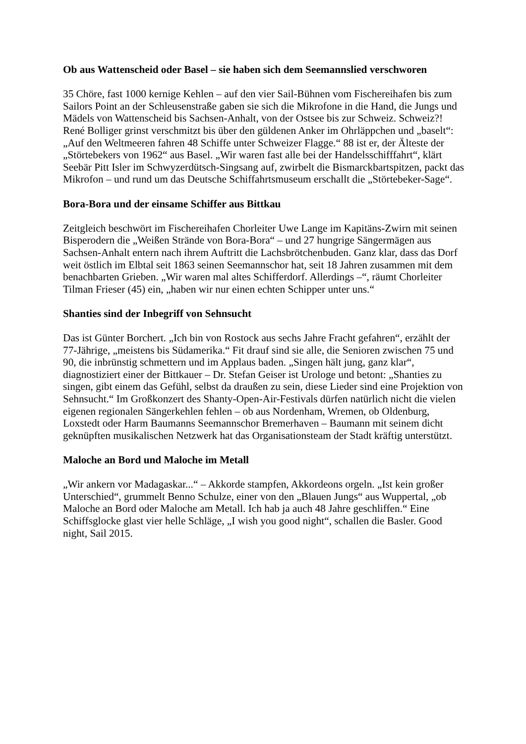Ob aus Wattenscheid oder Basel – sie haben sich dem Seemannslied verschworen
35 Chöre, fast 1000 kernige Kehlen – auf den vier Sail-Bühnen vom Fischereihafen bis zum Sailors Point an der Schleusenstraße gaben sie sich die Mikrofone in die Hand, die Jungs und Mädels von Wattenscheid bis Sachsen-Anhalt, von der Ostsee bis zur Schweiz. Schweiz?! René Bolliger grinst verschmitzt bis über den güldenen Anker im Ohrläppchen und „baselt“: „Auf den Weltmeeren fahren 48 Schiffe unter Schweizer Flagge.“ 88 ist er, der Älteste der „Störtebekers von 1962“ aus Basel. „Wir waren fast alle bei der Handelsschifffahrt“, klärt Seebär Pitt Isler im Schwyzerdütsch-Singsang auf, zwirbelt die Bismarckbartspitzen, packt das Mikrofon – und rund um das Deutsche Schiffahrtsmuseum erschallt die „Störtebeker-Sage“.
Bora-Bora und der einsame Schiffer aus Bittkau
Zeitgleich beschwört im Fischereihafen Chorleiter Uwe Lange im Kapitäns-Zwirn mit seinen Bisperodern die „Weißen Strände von Bora-Bora“ – und 27 hungrige Sängermägen aus Sachsen-Anhalt entern nach ihrem Auftritt die Lachsbrötchenbuden. Ganz klar, dass das Dorf weit östlich im Elbtal seit 1863 seinen Seemannschor hat, seit 18 Jahren zusammen mit dem benachbarten Grieben. „Wir waren mal altes Schifferdorf. Allerdings –“, räumt Chorleiter Tilman Frieser (45) ein, „haben wir nur einen echten Schipper unter uns.“
Shanties sind der Inbegriff von Sehnsucht
Das ist Günter Borchert. „Ich bin von Rostock aus sechs Jahre Fracht gefahren“, erzählt der 77-Jährige, „meistens bis Südamerika.“ Fit drauf sind sie alle, die Senioren zwischen 75 und 90, die inbrünstig schmettern und im Applaus baden. „Singen hält jung, ganz klar“, diagnostiziert einer der Bittkauer – Dr. Stefan Geiser ist Urologe und betont: „Shanties zu singen, gibt einem das Gefühl, selbst da draußen zu sein, diese Lieder sind eine Projektion von Sehnsucht.“ Im Großkonzert des Shanty-Open-Air-Festivals dürfen natürlich nicht die vielen eigenen regionalen Sängerkehlen fehlen – ob aus Nordenham, Wremen, ob Oldenburg, Loxstedt oder Harm Baumanns Seemannschor Bremerhaven – Baumann mit seinem dicht geknüpften musikalischen Netzwerk hat das Organisationsteam der Stadt kräftig unterstützt.
Maloche an Bord und Maloche im Metall
„Wir ankern vor Madagaskar...“ – Akkorde stampfen, Akkordeons orgeln. „Ist kein großer Unterschied“, grummelt Benno Schulze, einer von den „Blauen Jungs“ aus Wuppertal, „ob Maloche an Bord oder Maloche am Metall. Ich hab ja auch 48 Jahre geschliffen.“ Eine Schiffsglocke glast vier helle Schläge, „I wish you good night“, schallen die Basler. Good night, Sail 2015.